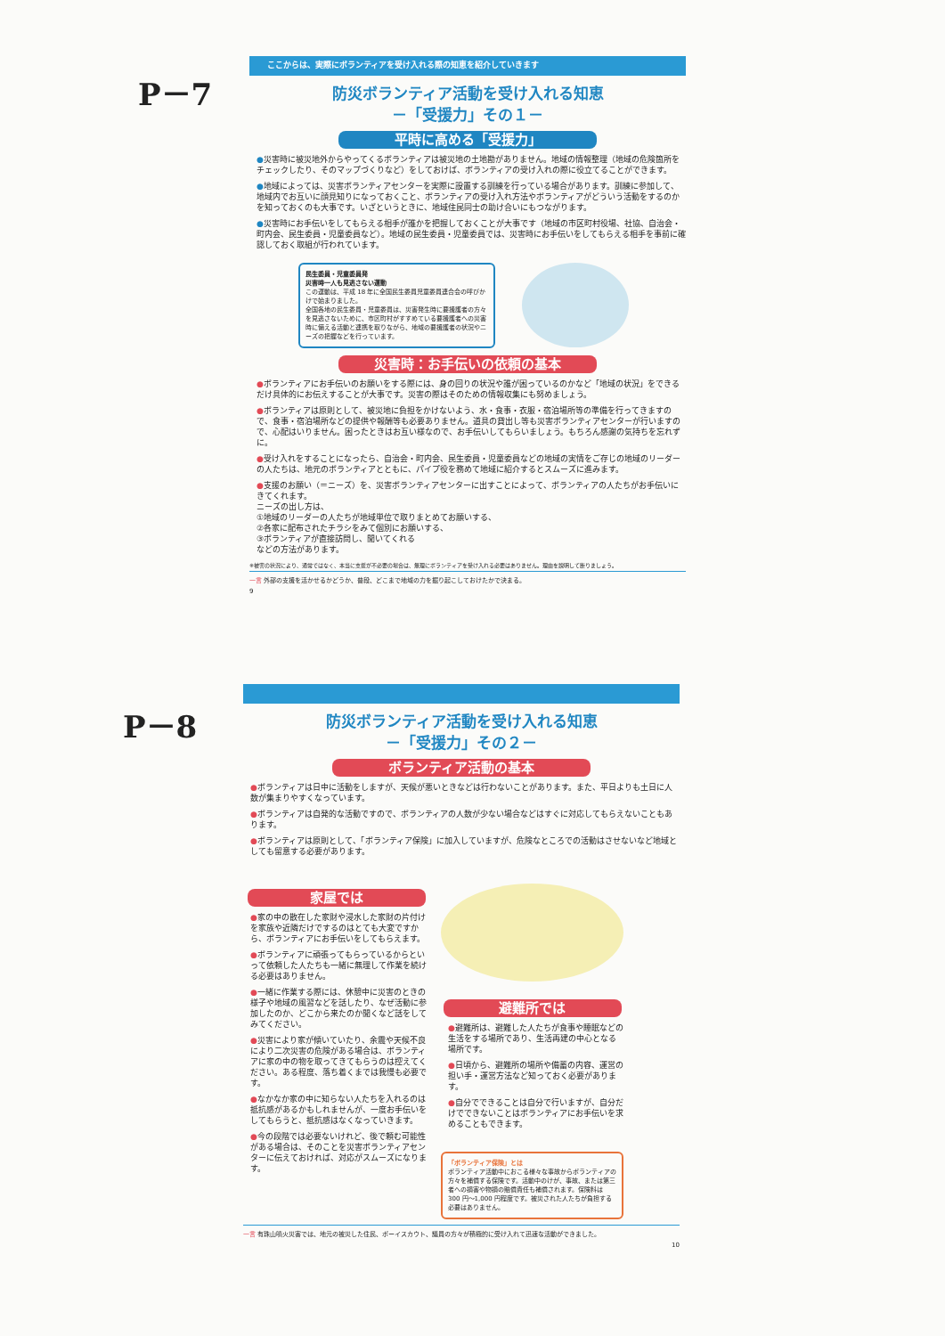P－7
ここからは、実際にボランティアを受け入れる際の知恵を紹介していきます
防災ボランティア活動を受け入れる知恵
－「受援力」その１－
平時に高める「受援力」
●災害時に被災地外からやってくるボランティアは被災地の土地勘がありません。地域の情報整理（地域の危険箇所をチェックしたり、そのマップづくりなど）をしておけば、ボランティアの受け入れの際に役立てることができます。
●地域によっては、災害ボランティアセンターを実際に設置する訓練を行っている場合があります。訓練に参加して、地域内でお互いに顔見知りになっておくこと、ボランティアの受け入れ方法やボランティアがどういう活動をするのかを知っておくのも大事です。いざというときに、地域住民同士の助け合いにもつながります。
●災害時にお手伝いをしてもらえる相手が誰かを把握しておくことが大事です（地域の市区町村役場、社協、自治会・町内会、民生委員・児童委員など）。地域の民生委員・児童委員では、災害時にお手伝いをしてもらえる相手を事前に確認しておく取組が行われています。
民生委員・児童委員発
災害時一人も見逃さない運動
この運動は、平成 18 年に全国民生委員児童委員連合会の呼びかけで始まりました。
全国各地の民生委員・児童委員は、災害発生時に要援護者の方々を見逃さないために、市区町村がすすめている要援護者への災害時に備える活動と連携を取りながら、地域の要援護者の状況やニーズの把握などを行っています。
災害時：お手伝いの依頼の基本
●ボランティアにお手伝いのお願いをする際には、身の回りの状況や誰が困っているのかなど「地域の状況」をできるだけ具体的にお伝えすることが大事です。災害の際はそのための情報収集にも努めましょう。
●ボランティアは原則として、被災地に負担をかけないよう、水・食事・衣服・宿泊場所等の準備を行ってきますので、食事・宿泊場所などの提供や報酬等も必要ありません。道具の貸出し等も災害ボランティアセンターが行いますので、心配はいりません。困ったときはお互い様なので、お手伝いしてもらいましょう。もちろん感謝の気持ちを忘れずに。
●受け入れをすることになったら、自治会・町内会、民生委員・児童委員などの地域の実情をご存じの地域のリーダーの人たちは、地元のボランティアとともに、パイプ役を務めて地域に紹介するとスムーズに進みます。
●支援のお願い（＝ニーズ）を、災害ボランティアセンターに出すことによって、ボランティアの人たちがお手伝いにきてくれます。
ニーズの出し方は、
①地域のリーダーの人たちが地域単位で取りまとめてお願いする、
②各家に配布されたチラシをみて個別にお願いする、
③ボランティアが直接訪問し、聞いてくれる
などの方法があります。
※被害の状況により、通常ではなく、本当に支援が不必要の場合は、無理にボランティアを受け入れる必要はありません。理由を説明して断りましょう。
一言 外部の支援を活かせるかどうか、普段、どこまで地域の力を掘り起こしておけたかで決まる。
9
P－8
防災ボランティア活動を受け入れる知恵
－「受援力」その２－
ボランティア活動の基本
●ボランティアは日中に活動をしますが、天候が悪いときなどは行わないことがあります。また、平日よりも土日に人数が集まりやすくなっています。
●ボランティアは自発的な活動ですので、ボランティアの人数が少ない場合などはすぐに対応してもらえないこともあります。
●ボランティアは原則として、「ボランティア保険」に加入していますが、危険なところでの活動はさせないなど地域としても留意する必要があります。
家屋では
●家の中の散在した家財や浸水した家財の片付けを家族や近隣だけでするのはとても大変ですから、ボランティアにお手伝いをしてもらえます。
●ボランティアに頑張ってもらっているからといって依頼した人たちも一緒に無理して作業を続ける必要はありません。
●一緒に作業する際には、休憩中に災害のときの様子や地域の風習などを話したり、なぜ活動に参加したのか、どこから来たのか聞くなど話をしてみてください。
●災害により家が傾いていたり、余震や天候不良により二次災害の危険がある場合は、ボランティアに家の中の物を取ってきてもらうのは控えてください。ある程度、落ち着くまでは我慢も必要です。
●なかなか家の中に知らない人たちを入れるのは抵抗感があるかもしれませんが、一度お手伝いをしてもらうと、抵抗感はなくなっていきます。
●今の段階では必要ないけれど、後で頼む可能性がある場合は、そのことを災害ボランティアセンターに伝えておければ、対応がスムーズになります。
避難所では
●避難所は、避難した人たちが食事や睡眠などの生活をする場所であり、生活再建の中心となる場所です。
●日頃から、避難所の場所や備蓄の内容、運営の担い手・運営方法など知っておく必要があります。
●自分でできることは自分で行いますが、自分だけでできないことはボランティアにお手伝いを求めることもできます。
「ボランティア保険」とは
ボランティア活動中におこる様々な事故からボランティアの方々を補償する保険です。活動中のけが、事故、または第三者への損害や物損の賠償責任も補償されます。保険料は 300 円～1,000 円程度です。被災された人たちが負担する必要はありません。
一言 有珠山噴火災害では、地元の被災した住民、ボーイスカウト、議員の方々が積極的に受け入れて迅速な活動ができました。
10